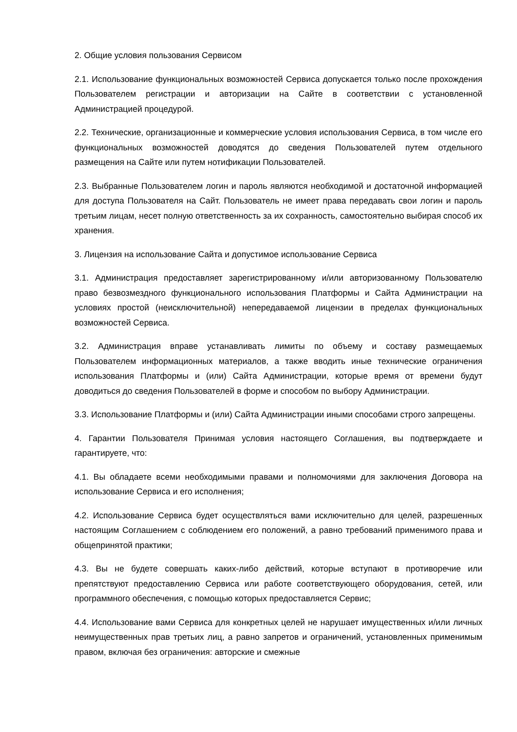2. Общие условия пользования Сервисом
2.1. Использование функциональных возможностей Сервиса допускается только после прохождения Пользователем регистрации и авторизации на Сайте в соответствии с установленной Администрацией процедурой.
2.2. Технические, организационные и коммерческие условия использования Сервиса, в том числе его функциональных возможностей доводятся до сведения Пользователей путем отдельного размещения на Сайте или путем нотификации Пользователей.
2.3. Выбранные Пользователем логин и пароль являются необходимой и достаточной информацией для доступа Пользователя на Сайт. Пользователь не имеет права передавать свои логин и пароль третьим лицам, несет полную ответственность за их сохранность, самостоятельно выбирая способ их хранения.
3. Лицензия на использование Сайта и допустимое использование Сервиса
3.1. Администрация предоставляет зарегистрированному и/или авторизованному Пользователю право безвозмездного функционального использования Платформы и Сайта Администрации на условиях простой (неисключительной) непередаваемой лицензии в пределах функциональных возможностей Сервиса.
3.2. Администрация вправе устанавливать лимиты по объему и составу размещаемых Пользователем информационных материалов, а также вводить иные технические ограничения использования Платформы и (или) Сайта Администрации, которые время от времени будут доводиться до сведения Пользователей в форме и способом по выбору Администрации.
3.3. Использование Платформы и (или) Сайта Администрации иными способами строго запрещены.
4. Гарантии Пользователя Принимая условия настоящего Соглашения, вы подтверждаете и гарантируете, что:
4.1. Вы обладаете всеми необходимыми правами и полномочиями для заключения Договора на использование Сервиса и его исполнения;
4.2. Использование Сервиса будет осуществляться вами исключительно для целей, разрешенных настоящим Соглашением с соблюдением его положений, а равно требований применимого права и общепринятой практики;
4.3. Вы не будете совершать каких-либо действий, которые вступают в противоречие или препятствуют предоставлению Сервиса или работе соответствующего оборудования, сетей, или программного обеспечения, с помощью которых предоставляется Сервис;
4.4. Использование вами Сервиса для конкретных целей не нарушает имущественных и/или личных неимущественных прав третьих лиц, а равно запретов и ограничений, установленных применимым правом, включая без ограничения: авторские и смежные